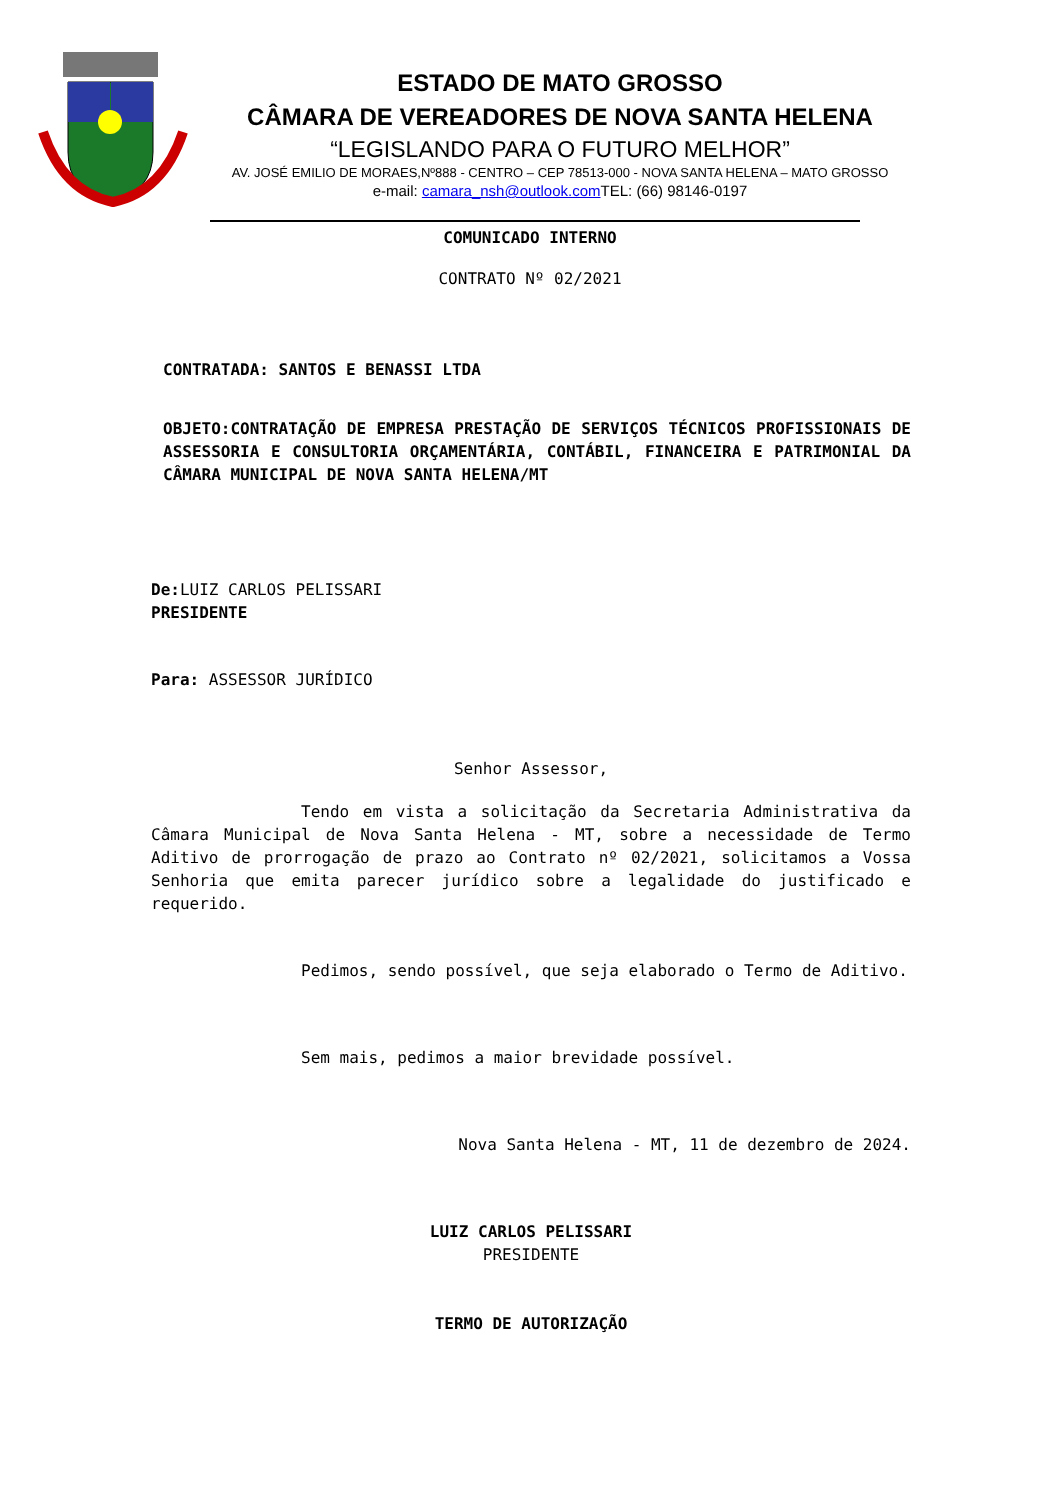ESTADO DE MATO GROSSO
CÂMARA DE VEREADORES DE NOVA SANTA HELENA
“LEGISLANDO PARA O FUTURO MELHOR”
AV. JOSÉ EMILIO DE MORAES,Nº888 - CENTRO – CEP 78513-000 - NOVA SANTA HELENA – MATO GROSSO
e-mail: camara_nsh@outlook.com TEL: (66) 98146-0197
COMUNICADO INTERNO
CONTRATO Nº 02/2021
CONTRATADA: SANTOS E BENASSI LTDA
OBJETO:CONTRATAÇÃO DE EMPRESA PRESTAÇÃO DE SERVIÇOS TÉCNICOS PROFISSIONAIS DE ASSESSORIA E CONSULTORIA ORÇAMENTÁRIA, CONTÁBIL, FINANCEIRA E PATRIMONIAL DA CÂMARA MUNICIPAL DE NOVA SANTA HELENA/MT
De: LUIZ CARLOS PELISSARI
PRESIDENTE
Para: ASSESSOR JURÍDICO
Senhor Assessor,
Tendo em vista a solicitação da Secretaria Administrativa da Câmara Municipal de Nova Santa Helena - MT, sobre a necessidade de Termo Aditivo de prorrogação de prazo ao Contrato nº 02/2021, solicitamos a Vossa Senhoria que emita parecer jurídico sobre a legalidade do justificado e requerido.
Pedimos, sendo possível, que seja elaborado o Termo de Aditivo.
Sem mais, pedimos a maior brevidade possível.
Nova Santa Helena - MT, 11 de dezembro de 2024.
LUIZ CARLOS PELISSARI
PRESIDENTE
TERMO DE AUTORIZAÇÃO